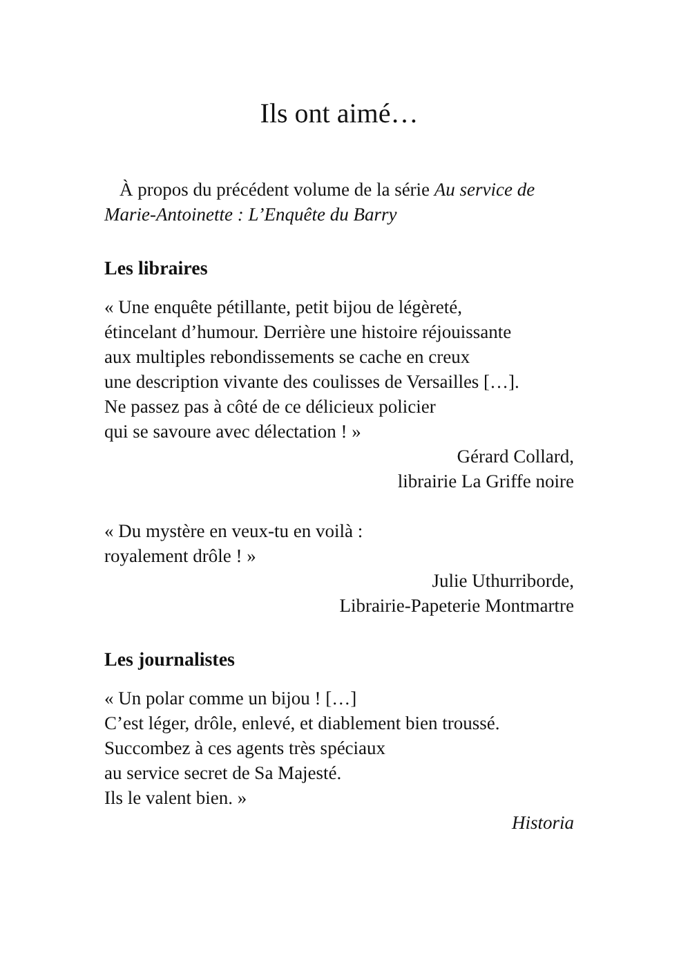Ils ont aimé…
À propos du précédent volume de la série Au service de Marie-Antoinette : L’Enquête du Barry
Les libraires
« Une enquête pétillante, petit bijou de légèreté,
étincelant d’humour. Derrière une histoire réjouissante
aux multiples rebondissements se cache en creux
une description vivante des coulisses de Versailles […].
Ne passez pas à côté de ce délicieux policier
qui se savoure avec délectation ! »
Gérard Collard,
librairie La Griffe noire
« Du mystère en veux-tu en voilà :
royalement drôle ! »
Julie Uthurriborde,
Librairie-Papeterie Montmartre
Les journalistes
« Un polar comme un bijou ! […]
C’est léger, drôle, enlevé, et diablement bien troussé.
Succombez à ces agents très spéciaux
au service secret de Sa Majesté.
Ils le valent bien. »
Historia